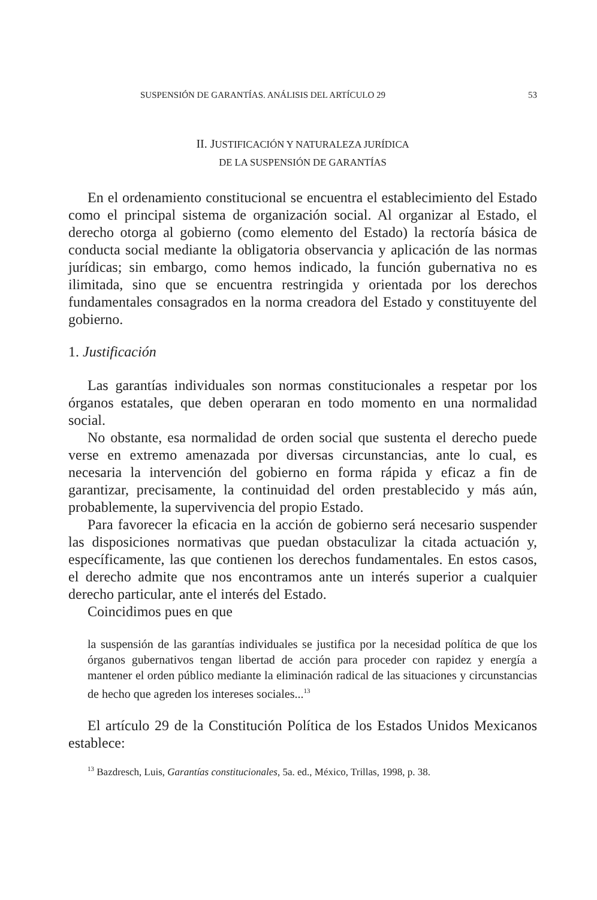SUSPENSIÓN DE GARANTÍAS. ANÁLISIS DEL ARTÍCULO 29 53
II. JUSTIFICACIÓN Y NATURALEZA JURÍDICA
DE LA SUSPENSIÓN DE GARANTÍAS
En el ordenamiento constitucional se encuentra el establecimiento del Estado como el principal sistema de organización social. Al organizar al Estado, el derecho otorga al gobierno (como elemento del Estado) la rectoría básica de conducta social mediante la obligatoria observancia y aplicación de las normas jurídicas; sin embargo, como hemos indicado, la función gubernativa no es ilimitada, sino que se encuentra restringida y orientada por los derechos fundamentales consagrados en la norma creadora del Estado y constituyente del gobierno.
1. Justificación
Las garantías individuales son normas constitucionales a respetar por los órganos estatales, que deben operaran en todo momento en una normalidad social.
No obstante, esa normalidad de orden social que sustenta el derecho puede verse en extremo amenazada por diversas circunstancias, ante lo cual, es necesaria la intervención del gobierno en forma rápida y eficaz a fin de garantizar, precisamente, la continuidad del orden prestablecido y más aún, probablemente, la supervivencia del propio Estado.
Para favorecer la eficacia en la acción de gobierno será necesario suspender las disposiciones normativas que puedan obstaculizar la citada actuación y, específicamente, las que contienen los derechos fundamentales. En estos casos, el derecho admite que nos encontramos ante un interés superior a cualquier derecho particular, ante el interés del Estado.
Coincidimos pues en que
la suspensión de las garantías individuales se justifica por la necesidad política de que los órganos gubernativos tengan libertad de acción para proceder con rapidez y energía a mantener el orden público mediante la eliminación radical de las situaciones y circunstancias de hecho que agreden los intereses sociales...<sup>13</sup>
El artículo 29 de la Constitución Política de los Estados Unidos Mexicanos establece:
<sup>13</sup> Bazdresch, Luis, Garantías constitucionales, 5a. ed., México, Trillas, 1998, p. 38.